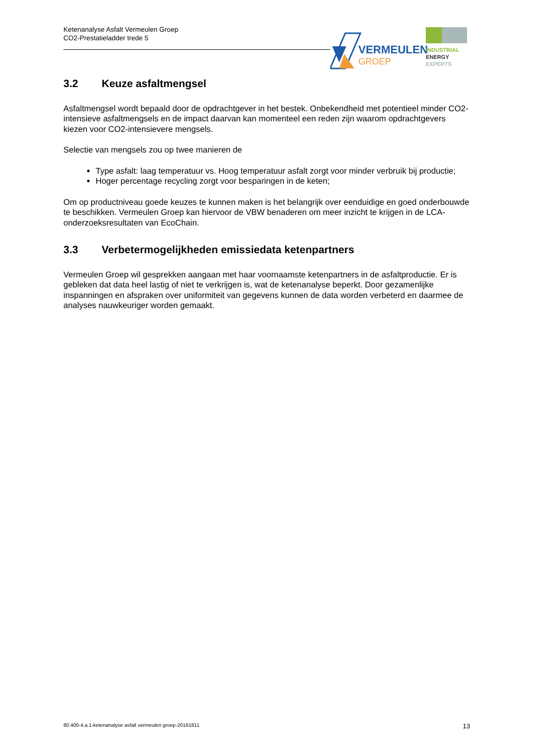Ketenanalyse Asfalt Vermeulen Groep
CO2-Prestatieladder trede 5
VERMEULEN
GROEP
INDUSTRIAL
ENERGY
EXPERTS
3.2 Keuze asfaltmengsel
Asfaltmengsel wordt bepaald door de opdrachtgever in het bestek. Onbekendheid met potentieel minder CO2-intensieve asfaltmengsels en de impact daarvan kan momenteel een reden zijn waarom opdrachtgevers kiezen voor CO2-intensievere mengsels.
Selectie van mengsels zou op twee manieren de
Type asfalt: laag temperatuur vs. Hoog temperatuur asfalt zorgt voor minder verbruik bij productie;
Hoger percentage recycling zorgt voor besparingen in de keten;
Om op productniveau goede keuzes te kunnen maken is het belangrijk over eenduidige en goed onderbouwde te beschikken. Vermeulen Groep kan hiervoor de VBW benaderen om meer inzicht te krijgen in de LCA-onderzoeksresultaten van EcoChain.
3.3 Verbetermogelijkheden emissiedata ketenpartners
Vermeulen Groep wil gesprekken aangaan met haar voornaamste ketenpartners in de asfaltproductie. Er is gebleken dat data heel lastig of niet te verkrijgen is, wat de ketenanalyse beperkt. Door gezamenlijke inspanningen en afspraken over uniformiteit van gegevens kunnen de data worden verbeterd en daarmee de analyses nauwkeuriger worden gemaakt.
80.400-4.a.1-ketenanalyse asfalt vermeulen groep-20161811 13